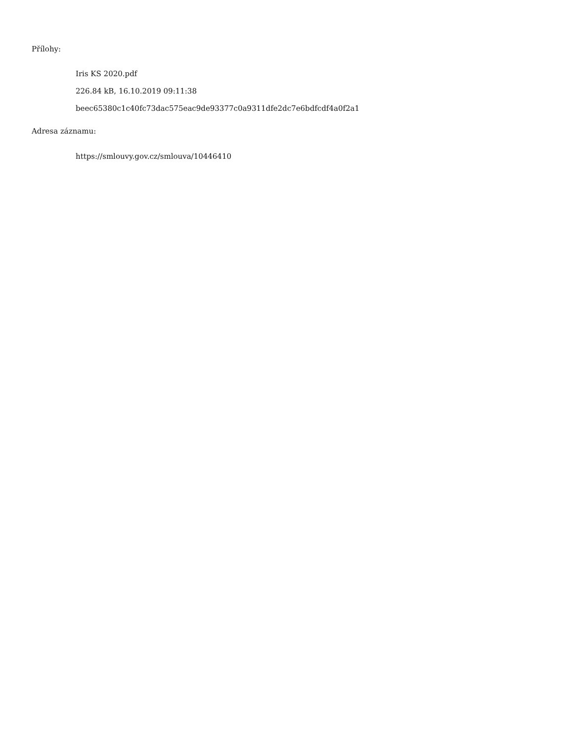Přílohy:
Iris KS 2020.pdf
226.84 kB, 16.10.2019 09:11:38
beec65380c1c40fc73dac575eac9de93377c0a9311dfe2dc7e6bdfcdf4a0f2a1
Adresa záznamu:
https://smlouvy.gov.cz/smlouva/10446410